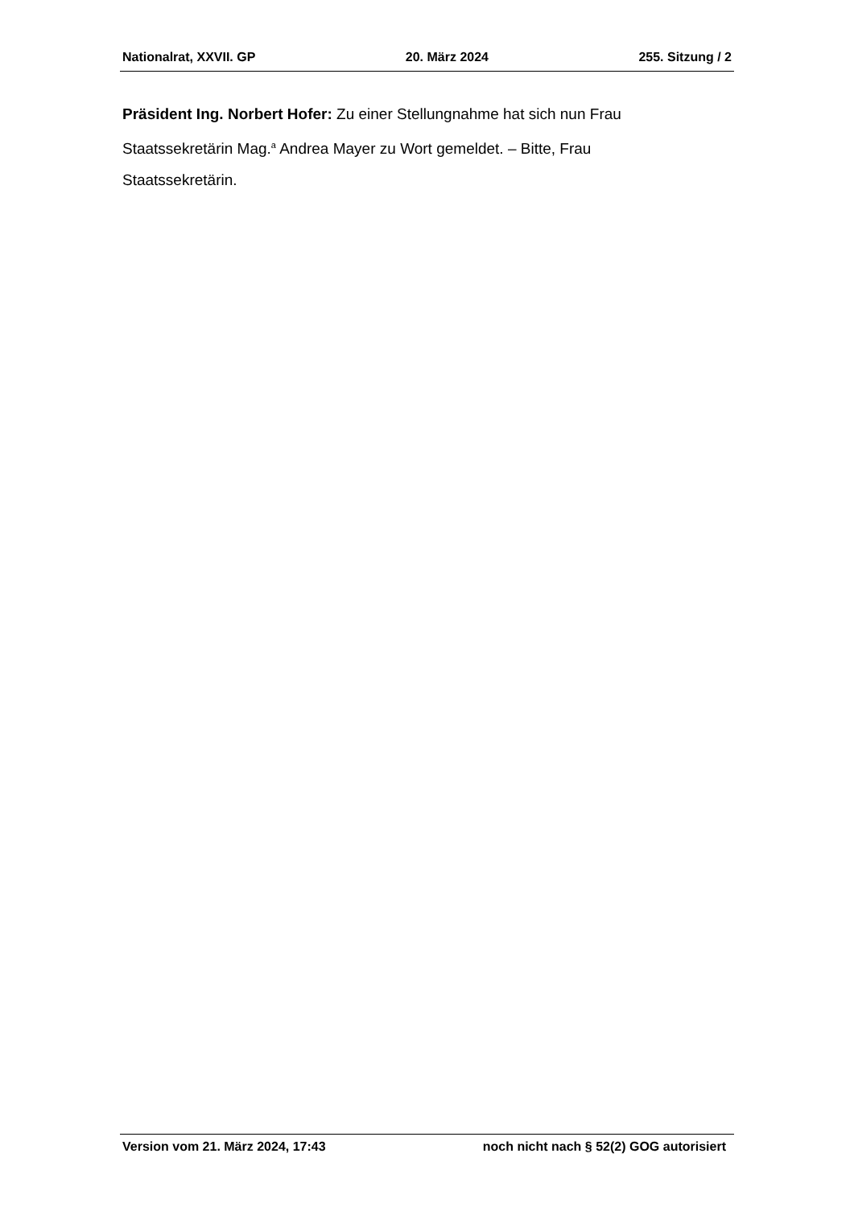Nationalrat, XXVII. GP 20. März 2024 255. Sitzung / 2
Präsident Ing. Norbert Hofer: Zu einer Stellungnahme hat sich nun Frau Staatssekretärin Mag.<sup>a</sup> Andrea Mayer zu Wort gemeldet. – Bitte, Frau Staatssekretärin.
Version vom 21. März 2024, 17:43 noch nicht nach § 52(2) GOG autorisiert